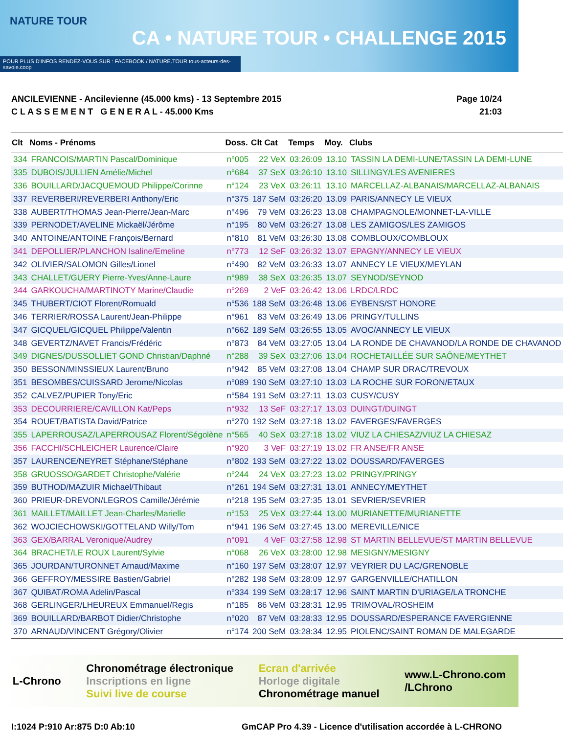NATURE TOUR
CA • NATURE TOUR • CHALLENGE 2015
POUR PLUS D'INFOS RENDEZ-VOUS SUR : FACEBOOK / NATURE.TOUR tous-acteurs-des-savoie.coop
ANCILEVIENNE - Ancilevienne (45.000 kms) - 13 Septembre 2015
C L A S S E M E N T G E N E R A L - 45.000 Kms
Page 10/24
21:03
| Clt | Noms - Prénoms | Doss. | Clt Cat | Temps | Moy. | Clubs |
| --- | --- | --- | --- | --- | --- | --- |
| 334 | FRANCOIS/MARTIN Pascal/Dominique | n°005 | 22 VeX | 03:26:09 | 13.10 | TASSIN LA DEMI-LUNE/TASSIN LA DEMI-LUNE |
| 335 | DUBOIS/JULLIEN Amélie/Michel | n°684 | 37 SeX | 03:26:10 | 13.10 | SILLINGY/LES AVENIERES |
| 336 | BOUILLARD/JACQUEMOUD Philippe/Corinne | n°124 | 23 VeX | 03:26:11 | 13.10 | MARCELLAZ-ALBANAIS/MARCELLAZ-ALBANAIS |
| 337 | REVERBERI/REVERBERI Anthony/Eric | n°375 | 187 SeM | 03:26:20 | 13.09 | PARIS/ANNECY LE VIEUX |
| 338 | AUBERT/THOMAS Jean-Pierre/Jean-Marc | n°496 | 79 VeM | 03:26:23 | 13.08 | CHAMPAGNOLE/MONNET-LA-VILLE |
| 339 | PERNODET/AVELINE Mickaël/Jérôme | n°195 | 80 VeM | 03:26:27 | 13.08 | LES ZAMIGOS/LES ZAMIGOS |
| 340 | ANTOINE/ANTOINE François/Bernard | n°810 | 81 VeM | 03:26:30 | 13.08 | COMBLOUX/COMBLOUX |
| 341 | DEPOLLIER/PLANCHON Isaline/Emeline | n°773 | 12 SeF | 03:26:32 | 13.07 | EPAGNY/ANNECY LE VIEUX |
| 342 | OLIVIER/SALOMON Gilles/Lionel | n°490 | 82 VeM | 03:26:33 | 13.07 | ANNECY LE VIEUX/MEYLAN |
| 343 | CHALLET/GUERY Pierre-Yves/Anne-Laure | n°989 | 38 SeX | 03:26:35 | 13.07 | SEYNOD/SEYNOD |
| 344 | GARKOUCHA/MARTINOTY Marine/Claudie | n°269 | 2 VeF | 03:26:42 | 13.06 | LRDC/LRDC |
| 345 | THUBERT/CIOT Florent/Romuald | n°536 | 188 SeM | 03:26:48 | 13.06 | EYBENS/ST HONORE |
| 346 | TERRIER/ROSSA Laurent/Jean-Philippe | n°961 | 83 VeM | 03:26:49 | 13.06 | PRINGY/TULLINS |
| 347 | GICQUEL/GICQUEL Philippe/Valentin | n°662 | 189 SeM | 03:26:55 | 13.05 | AVOC/ANNECY LE VIEUX |
| 348 | GEVERTZ/NAVET Francis/Frédéric | n°873 | 84 VeM | 03:27:05 | 13.04 | LA RONDE DE CHAVANOD/LA RONDE DE CHAVANOD |
| 349 | DIGNES/DUSSOLLIET GOND Christian/Daphné | n°288 | 39 SeX | 03:27:06 | 13.04 | ROCHETAILLÉE SUR SAÔNE/MEYTHET |
| 350 | BESSON/MINSSIEUX Laurent/Bruno | n°942 | 85 VeM | 03:27:08 | 13.04 | CHAMP SUR DRAC/TREVOUX |
| 351 | BESOMBES/CUISSARD Jerome/Nicolas | n°089 | 190 SeM | 03:27:10 | 13.03 | LA ROCHE SUR FORON/ETAUX |
| 352 | CALVEZ/PUPIER Tony/Eric | n°584 | 191 SeM | 03:27:11 | 13.03 | CUSY/CUSY |
| 353 | DECOURRIERE/CAVILLON Kat/Peps | n°932 | 13 SeF | 03:27:17 | 13.03 | DUINGT/DUINGT |
| 354 | ROUET/BATISTA David/Patrice | n°270 | 192 SeM | 03:27:18 | 13.02 | FAVERGES/FAVERGES |
| 355 | LAPERROUSAZ/LAPERROUSAZ Florent/Ségolène | n°565 | 40 SeX | 03:27:18 | 13.02 | VIUZ LA CHIESAZ/VIUZ LA CHIESAZ |
| 356 | FACCHI/SCHLEICHER Laurence/Claire | n°920 | 3 VeF | 03:27:19 | 13.02 | FR ANSE/FR ANSE |
| 357 | LAURENCE/NEYRET Stéphane/Stéphane | n°802 | 193 SeM | 03:27:22 | 13.02 | DOUSSARD/FAVERGES |
| 358 | GRUOSSO/GARDET Christophe/Valérie | n°244 | 24 VeX | 03:27:23 | 13.02 | PRINGY/PRINGY |
| 359 | BUTHOD/MAZUIR Michael/Thibaut | n°261 | 194 SeM | 03:27:31 | 13.01 | ANNECY/MEYTHET |
| 360 | PRIEUR-DREVON/LEGROS Camille/Jérémie | n°218 | 195 SeM | 03:27:35 | 13.01 | SEVRIER/SEVRIER |
| 361 | MAILLET/MAILLET Jean-Charles/Marielle | n°153 | 25 VeX | 03:27:44 | 13.00 | MURIANETTE/MURIANETTE |
| 362 | WOJCIECHOWSKI/GOTTELAND Willy/Tom | n°941 | 196 SeM | 03:27:45 | 13.00 | MEREVILLE/NICE |
| 363 | GEX/BARRAL Veronique/Audrey | n°091 | 4 VeF | 03:27:58 | 12.98 | ST MARTIN BELLEVUE/ST MARTIN BELLEVUE |
| 364 | BRACHET/LE ROUX Laurent/Sylvie | n°068 | 26 VeX | 03:28:00 | 12.98 | MESIGNY/MESIGNY |
| 365 | JOURDAN/TURONNET Arnaud/Maxime | n°160 | 197 SeM | 03:28:07 | 12.97 | VEYRIER DU LAC/GRENOBLE |
| 366 | GEFFROY/MESSIRE Bastien/Gabriel | n°282 | 198 SeM | 03:28:09 | 12.97 | GARGENVILLE/CHATILLON |
| 367 | QUIBAT/ROMA Adelin/Pascal | n°334 | 199 SeM | 03:28:17 | 12.96 | SAINT MARTIN D'URIAGE/LA TRONCHE |
| 368 | GERLINGER/LHEUREUX Emmanuel/Regis | n°185 | 86 VeM | 03:28:31 | 12.95 | TRIMOVAL/ROSHEIM |
| 369 | BOUILLARD/BARBOT Didier/Christophe | n°020 | 87 VeM | 03:28:33 | 12.95 | DOUSSARD/ESPERANCE FAVERGIENNE |
| 370 | ARNAUD/VINCENT Grégory/Olivier | n°174 | 200 SeM | 03:28:34 | 12.95 | PIOLENC/SAINT ROMAN DE MALEGARDE |
L-Chrono
Chronométrage électronique
Inscriptions en ligne
Suivi live de course
Ecran d'arrivée
Horloge digitale
Chronométrage manuel
www.L-Chrono.com
/LChrono
I:1024 P:910 Ar:875 D:0 Ab:10 GmCAP Pro 4.39 - Licence d'utilisation accordée à L-CHRONO